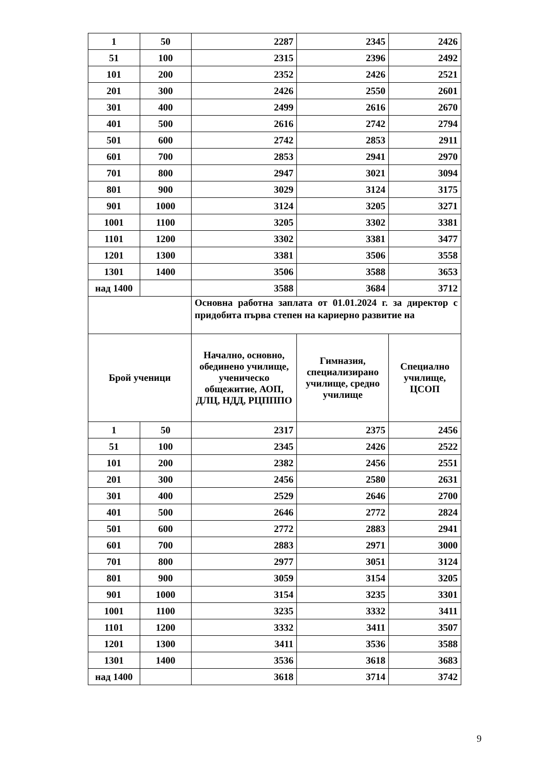| 1 | 50 | 2287 | 2345 | 2426 |
| 51 | 100 | 2315 | 2396 | 2492 |
| 101 | 200 | 2352 | 2426 | 2521 |
| 201 | 300 | 2426 | 2550 | 2601 |
| 301 | 400 | 2499 | 2616 | 2670 |
| 401 | 500 | 2616 | 2742 | 2794 |
| 501 | 600 | 2742 | 2853 | 2911 |
| 601 | 700 | 2853 | 2941 | 2970 |
| 701 | 800 | 2947 | 3021 | 3094 |
| 801 | 900 | 3029 | 3124 | 3175 |
| 901 | 1000 | 3124 | 3205 | 3271 |
| 1001 | 1100 | 3205 | 3302 | 3381 |
| 1101 | 1200 | 3302 | 3381 | 3477 |
| 1201 | 1300 | 3381 | 3506 | 3558 |
| 1301 | 1400 | 3506 | 3588 | 3653 |
| над 1400 | | 3588 | 3684 | 3712 |
| | | Основна работна заплата от 01.01.2024 г. за директор с придобита първа степен на кариерно развитие на | | |
| Брой ученици | | Начално, основно, обединено училище, ученическо общежитие, АОП, ДЛЦ, НДД, РЦПППО | Гимназия, специализирано училище, средно училище | Специално училище, ЦСОП |
| 1 | 50 | 2317 | 2375 | 2456 |
| 51 | 100 | 2345 | 2426 | 2522 |
| 101 | 200 | 2382 | 2456 | 2551 |
| 201 | 300 | 2456 | 2580 | 2631 |
| 301 | 400 | 2529 | 2646 | 2700 |
| 401 | 500 | 2646 | 2772 | 2824 |
| 501 | 600 | 2772 | 2883 | 2941 |
| 601 | 700 | 2883 | 2971 | 3000 |
| 701 | 800 | 2977 | 3051 | 3124 |
| 801 | 900 | 3059 | 3154 | 3205 |
| 901 | 1000 | 3154 | 3235 | 3301 |
| 1001 | 1100 | 3235 | 3332 | 3411 |
| 1101 | 1200 | 3332 | 3411 | 3507 |
| 1201 | 1300 | 3411 | 3536 | 3588 |
| 1301 | 1400 | 3536 | 3618 | 3683 |
| над 1400 | | 3618 | 3714 | 3742 |
9